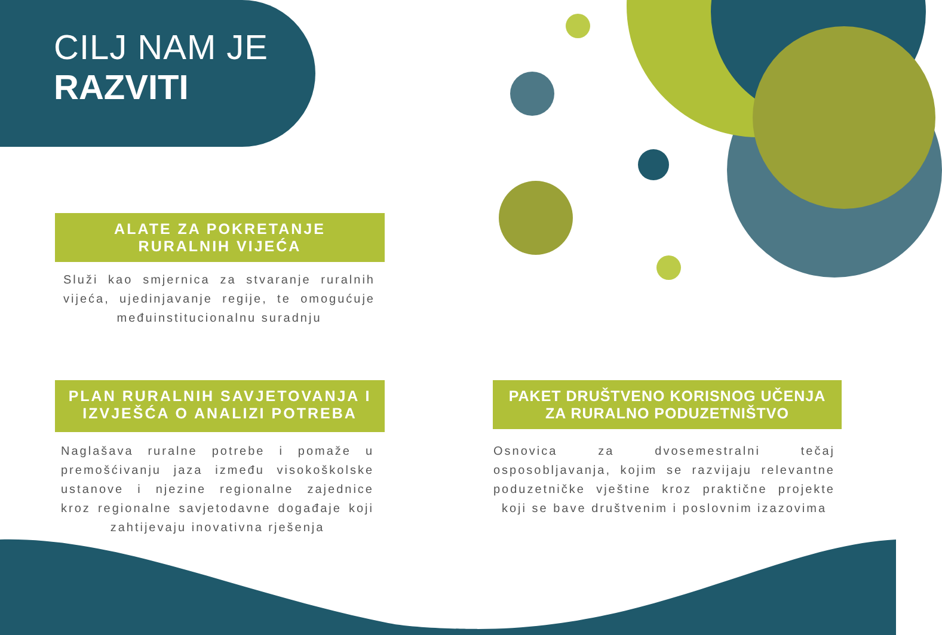CILJ NAM JE
RAZVITI
ALATE ZA POKRETANJE RURALNIH VIJEĆA
Služi kao smjernica za stvaranje ruralnih vijeća, ujedinjavanje regije, te omogućuje međuinstitucionalnu suradnju
PLAN RURALNIH SAVJETOVANJA I IZVJEŠĆA O ANALIZI POTREBA
Naglašava ruralne potrebe i pomaže u premošćivanju jaza između visokoškolske ustanove i njezine regionalne zajednice kroz regionalne savjetodavne događaje koji zahtijevaju inovativna rješenja
PAKET DRUŠTVENO KORISNOG UČENJA ZA RURALNO PODUZETNIŠTVO
Osnovica za dvosemestralni tečaj osposobljavanja, kojim se razvijaju relevantne poduzetničke vještine kroz praktične projekte koji se bave društvenim i poslovnim izazovima